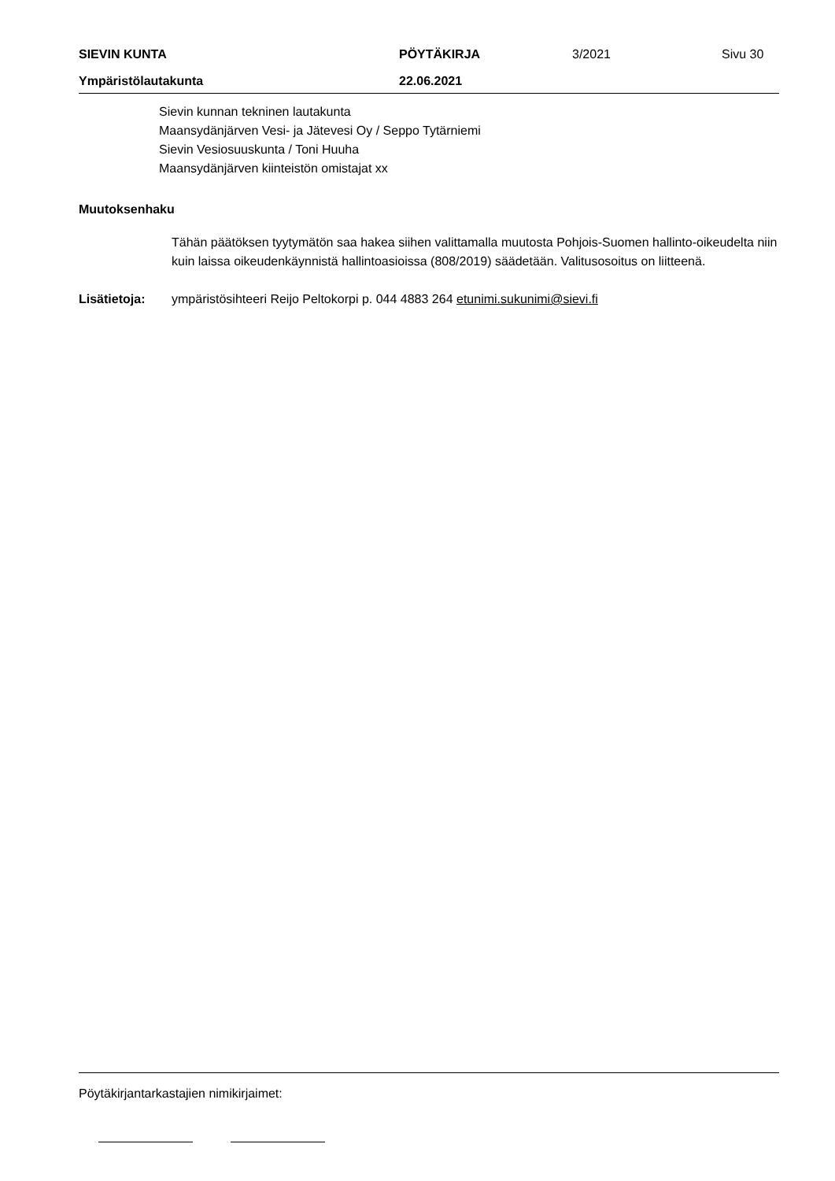SIEVIN KUNTA PÖYTÄKIRJA 3/2021 Sivu 30
Ympäristölautakunta 22.06.2021
Sievin kunnan tekninen lautakunta
Maansydänjärven Vesi- ja Jätevesi Oy / Seppo Tytärniemi
Sievin Vesiosuuskunta / Toni Huuha
Maansydänjärven kiinteistön omistajat xx
Muutoksenhaku
Tähän päätöksen tyytymätön saa hakea siihen valittamalla muutosta Pohjois-Suomen hallinto-oikeudelta niin kuin laissa oikeudenkäynnistä hallintoasioissa (808/2019) säädetään. Valitusosoitus on liitteenä.
Lisätietoja: ympäristösihteeri Reijo Peltokorpi p. 044 4883 264 etunimi.sukunimi@sievi.fi
Pöytäkirjantarkastajien nimikirjaimet: